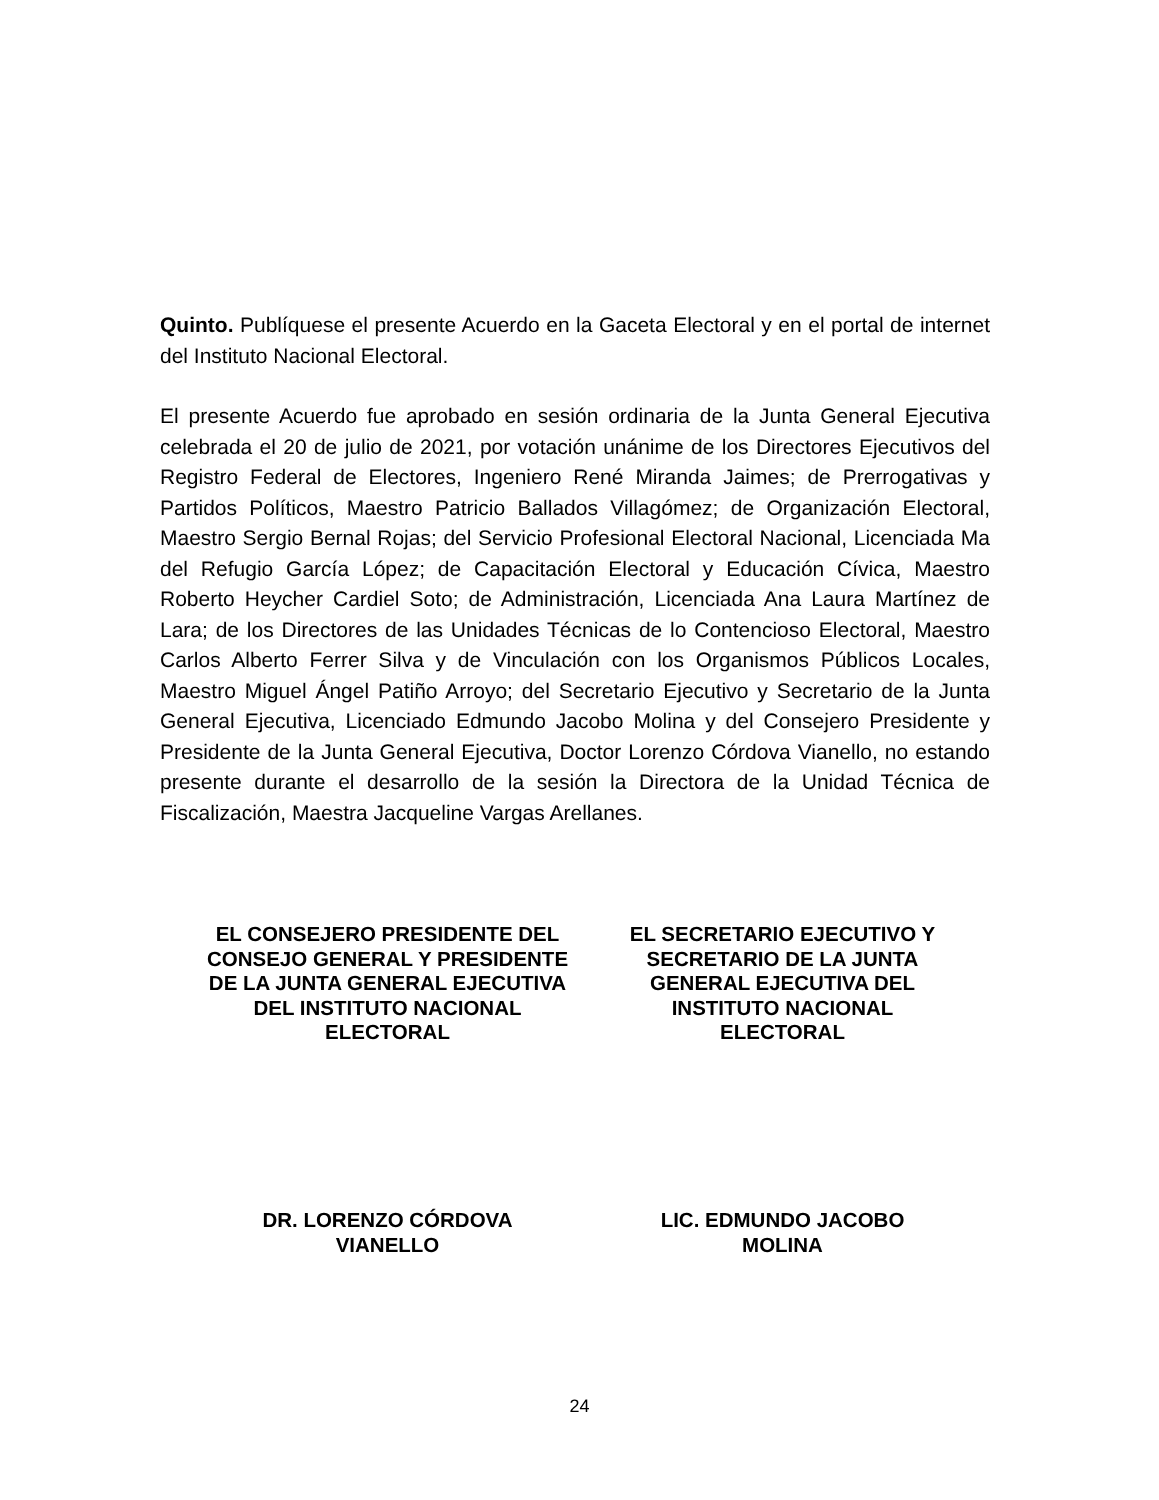Quinto. Publíquese el presente Acuerdo en la Gaceta Electoral y en el portal de internet del Instituto Nacional Electoral.
El presente Acuerdo fue aprobado en sesión ordinaria de la Junta General Ejecutiva celebrada el 20 de julio de 2021, por votación unánime de los Directores Ejecutivos del Registro Federal de Electores, Ingeniero René Miranda Jaimes; de Prerrogativas y Partidos Políticos, Maestro Patricio Ballados Villagómez; de Organización Electoral, Maestro Sergio Bernal Rojas; del Servicio Profesional Electoral Nacional, Licenciada Ma del Refugio García López; de Capacitación Electoral y Educación Cívica, Maestro Roberto Heycher Cardiel Soto; de Administración, Licenciada Ana Laura Martínez de Lara; de los Directores de las Unidades Técnicas de lo Contencioso Electoral, Maestro Carlos Alberto Ferrer Silva y de Vinculación con los Organismos Públicos Locales, Maestro Miguel Ángel Patiño Arroyo; del Secretario Ejecutivo y Secretario de la Junta General Ejecutiva, Licenciado Edmundo Jacobo Molina y del Consejero Presidente y Presidente de la Junta General Ejecutiva, Doctor Lorenzo Córdova Vianello, no estando presente durante el desarrollo de la sesión la Directora de la Unidad Técnica de Fiscalización, Maestra Jacqueline Vargas Arellanes.
EL CONSEJERO PRESIDENTE DEL
CONSEJO GENERAL Y PRESIDENTE
DE LA JUNTA GENERAL EJECUTIVA
DEL INSTITUTO NACIONAL
ELECTORAL
EL SECRETARIO EJECUTIVO Y
SECRETARIO DE LA JUNTA
GENERAL EJECUTIVA DEL
INSTITUTO NACIONAL
ELECTORAL
DR. LORENZO CÓRDOVA
VIANELLO
LIC. EDMUNDO JACOBO
MOLINA
24